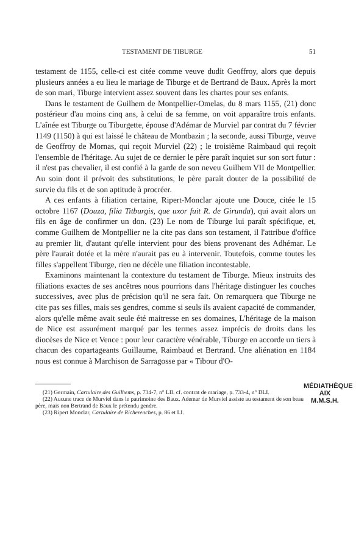TESTAMENT DE TIBURGE 51
testament de 1155, celle-ci est citée comme veuve dudit Geoffroy, alors que depuis plusieurs années a eu lieu le mariage de Tiburge et de Bertrand de Baux. Après la mort de son mari, Tiburge intervient assez souvent dans les chartes pour ses enfants.
Dans le testament de Guilhem de Montpellier-Omelas, du 8 mars 1155, (21) donc postérieur d'au moins cinq ans, à celui de sa femme, on voit apparaître trois enfants. L'aînée est Tiburge ou Tiburgette, épouse d'Adémar de Murviel par contrat du 7 février 1149 (1150) à qui est laissé le château de Montbazin ; la seconde, aussi Tiburge, veuve de Geoffroy de Mornas, qui reçoit Murviel (22) ; le troisième Raimbaud qui reçoit l'ensemble de l'héritage. Au sujet de ce dernier le père paraît inquiet sur son sort futur : il n'est pas chevalier, il est confié à la garde de son neveu Guilhem VII de Montpellier. Au soin dont il prévoit des substitutions, le père paraît douter de la possibilité de survie du fils et de son aptitude à procréer.
A ces enfants à filiation certaine, Ripert-Monclar ajoute une Douce, citée le 15 octobre 1167 (Douza, filia Titburgis, que uxor fuit R. de Girunda), qui avait alors un fils en âge de confirmer un don. (23) Le nom de Tiburge lui paraît spécifique, et, comme Guilhem de Montpellier ne la cite pas dans son testament, il l'attribue d'office au premier lit, d'autant qu'elle intervient pour des biens provenant des Adhémar. Le père l'aurait dotée et la mère n'aurait pas eu à intervenir. Toutefois, comme toutes les filles s'appellent Tiburge, rien ne décèle une filiation incontestable.
Examinons maintenant la contexture du testament de Tiburge. Mieux instruits des filiations exactes de ses ancêtres nous pourrions dans l'héritage distinguer les couches successives, avec plus de précision qu'il ne sera fait. On remarquera que Tiburge ne cite pas ses filles, mais ses gendres, comme si seuls ils avaient capacité de commander, alors qu'elle même avait seule été maitresse en ses domaines, L'héritage de la maison de Nice est assurément marqué par les termes assez imprécis de droits dans les diocèses de Nice et Vence : pour leur caractère vénérable, Tiburge en accorde un tiers à chacun des copartageants Guillaume, Raimbaud et Bertrand. Une aliénation en 1184 nous est connue à Marchison de Sarragosse par « Tibour d'O-
MÉDIATHÈQUE
AIX
M.M.S.H.
(21) Germain, Cartulaire des Guilhems, p. 734-7, n° LII. cf. contrat de mariage, p. 733-4, n° DLI.
(22) Aucune trace de Murviel dans le patrimoine des Baux. Ademar de Murviel assiste au testament de son beau père, mais non Bertrand de Baux le prétendu gendre.
(23) Ripert Monclar, Cartulaire de Richerenches, p. 86 et LI.